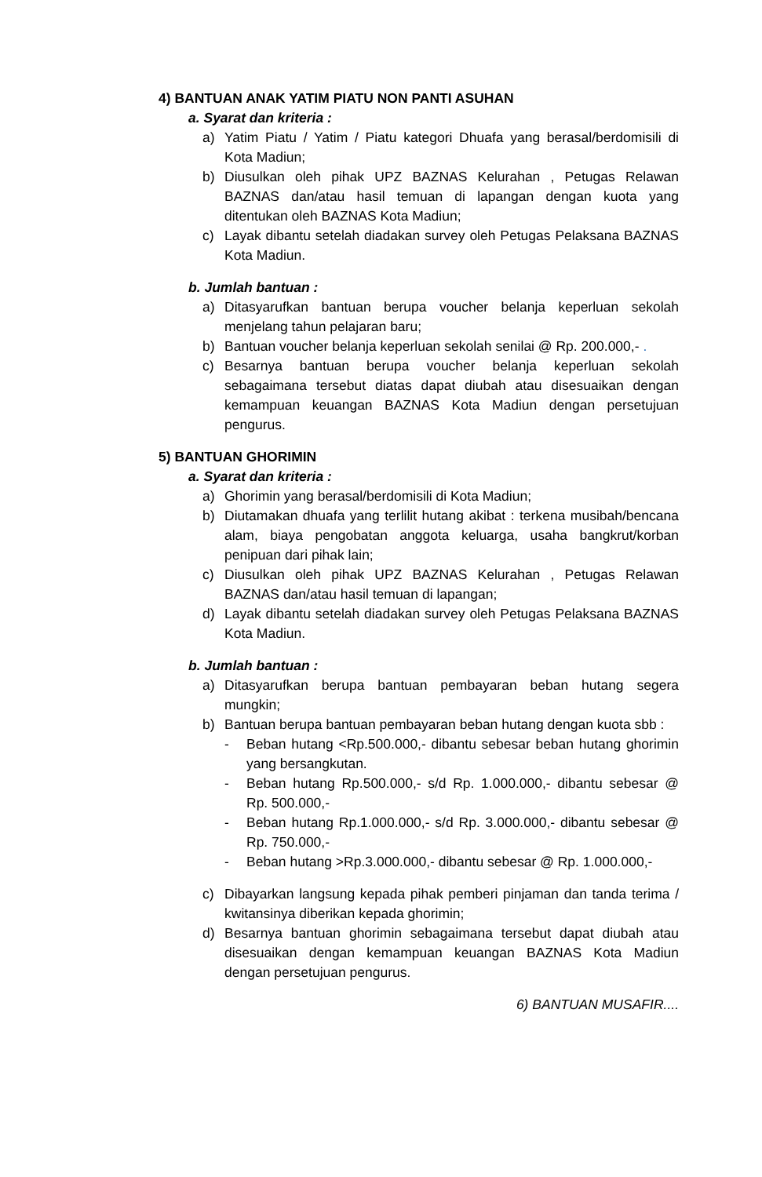4) BANTUAN ANAK YATIM PIATU NON PANTI ASUHAN
a. Syarat dan kriteria :
a) Yatim Piatu / Yatim / Piatu kategori Dhuafa yang berasal/berdomisili di Kota Madiun;
b) Diusulkan oleh pihak UPZ BAZNAS Kelurahan , Petugas Relawan BAZNAS dan/atau hasil temuan di lapangan dengan kuota yang ditentukan oleh BAZNAS Kota Madiun;
c) Layak dibantu setelah diadakan survey oleh Petugas Pelaksana BAZNAS Kota Madiun.
b. Jumlah bantuan :
a) Ditasyarufkan bantuan berupa voucher belanja keperluan sekolah menjelang tahun pelajaran baru;
b) Bantuan voucher belanja keperluan sekolah senilai @ Rp. 200.000,- .
c) Besarnya bantuan berupa voucher belanja keperluan sekolah sebagaimana tersebut diatas dapat diubah atau disesuaikan dengan kemampuan keuangan BAZNAS Kota Madiun dengan persetujuan pengurus.
5) BANTUAN GHORIMIN
a. Syarat dan kriteria :
a) Ghorimin yang berasal/berdomisili di Kota Madiun;
b) Diutamakan dhuafa yang terlilit hutang akibat : terkena musibah/bencana alam, biaya pengobatan anggota keluarga, usaha bangkrut/korban penipuan dari pihak lain;
c) Diusulkan oleh pihak UPZ BAZNAS Kelurahan , Petugas Relawan BAZNAS dan/atau hasil temuan di lapangan;
d) Layak dibantu setelah diadakan survey oleh Petugas Pelaksana BAZNAS Kota Madiun.
b. Jumlah bantuan :
a) Ditasyarufkan berupa bantuan pembayaran beban hutang segera mungkin;
b) Bantuan berupa bantuan pembayaran beban hutang dengan kuota sbb :
- Beban hutang <Rp.500.000,- dibantu sebesar beban hutang ghorimin yang bersangkutan.
- Beban hutang Rp.500.000,- s/d Rp. 1.000.000,- dibantu sebesar @ Rp. 500.000,-
- Beban hutang Rp.1.000.000,- s/d Rp. 3.000.000,- dibantu sebesar @ Rp. 750.000,-
- Beban hutang >Rp.3.000.000,- dibantu sebesar @ Rp. 1.000.000,-
c) Dibayarkan langsung kepada pihak pemberi pinjaman dan tanda terima / kwitansinya diberikan kepada ghorimin;
d) Besarnya bantuan ghorimin sebagaimana tersebut dapat diubah atau disesuaikan dengan kemampuan keuangan BAZNAS Kota Madiun dengan persetujuan pengurus.
6) BANTUAN MUSAFIR....